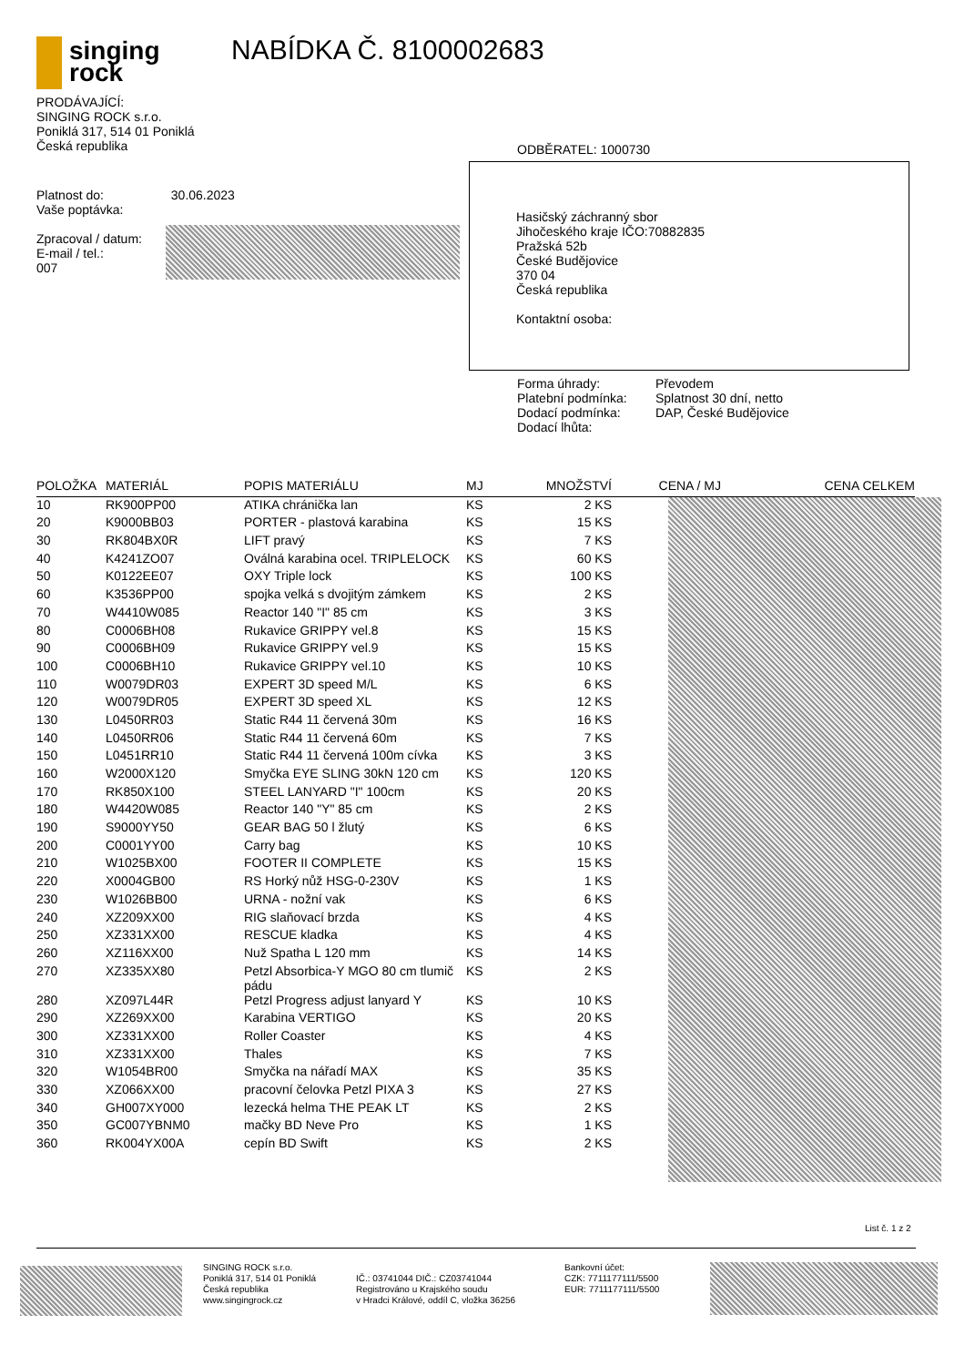singing
rock
NABÍDKA Č. 8100002683
PRODÁVAJÍCÍ:
SINGING ROCK s.r.o.
Poniklá 317, 514 01 Poniklá
Česká republika
ODBĚRATEL: 1000730
Platnost do: 30.06.2023
Vaše poptávka:
Zpracoval / datum:
E-mail / tel.:
007
Hasičský záchranný sbor
Jihočeského kraje IČO:70882835
Pražská 52b
České Budějovice
370 04
Česká republika
Kontaktní osoba:
| Forma úhrady: | Převodem |
| Platební podmínka: | Splatnost 30 dní, netto |
| Dodací podmínka: | DAP, České Budějovice |
| Dodací lhůta: | |
| POLOŽKA | MATERIÁL | POPIS MATERIÁLU | MJ | MNOŽSTVÍ | CENA / MJ | CENA CELKEM |
| --- | --- | --- | --- | --- | --- | --- |
| 10 | RK900PP00 | ATIKA chránička lan | KS | 2 KS | | |
| 20 | K9000BB03 | PORTER - plastová karabina | KS | 15 KS | | |
| 30 | RK804BX0R | LIFT pravý | KS | 7 KS | | |
| 40 | K4241ZO07 | Oválná karabina ocel. TRIPLELOCK | KS | 60 KS | | |
| 50 | K0122EE07 | OXY Triple lock | KS | 100 KS | | |
| 60 | K3536PP00 | spojka velká s dvojitým zámkem | KS | 2 KS | | |
| 70 | W4410W085 | Reactor 140 "I" 85 cm | KS | 3 KS | | |
| 80 | C0006BH08 | Rukavice GRIPPY vel.8 | KS | 15 KS | | |
| 90 | C0006BH09 | Rukavice GRIPPY vel.9 | KS | 15 KS | | |
| 100 | C0006BH10 | Rukavice GRIPPY vel.10 | KS | 10 KS | | |
| 110 | W0079DR03 | EXPERT 3D speed M/L | KS | 6 KS | | |
| 120 | W0079DR05 | EXPERT 3D speed XL | KS | 12 KS | | |
| 130 | L0450RR03 | Static R44 11 červená 30m | KS | 16 KS | | |
| 140 | L0450RR06 | Static R44 11 červená 60m | KS | 7 KS | | |
| 150 | L0451RR10 | Static R44 11 červená 100m cívka | KS | 3 KS | | |
| 160 | W2000X120 | Smyčka EYE SLING 30kN 120 cm | KS | 120 KS | | |
| 170 | RK850X100 | STEEL LANYARD "I" 100cm | KS | 20 KS | | |
| 180 | W4420W085 | Reactor 140 "Y" 85 cm | KS | 2 KS | | |
| 190 | S9000YY50 | GEAR BAG 50 l žlutý | KS | 6 KS | | |
| 200 | C0001YY00 | Carry bag | KS | 10 KS | | |
| 210 | W1025BX00 | FOOTER II COMPLETE | KS | 15 KS | | |
| 220 | X0004GB00 | RS Horký nůž HSG-0-230V | KS | 1 KS | | |
| 230 | W1026BB00 | URNA - nožní vak | KS | 6 KS | | |
| 240 | XZ209XX00 | RIG slaňovací brzda | KS | 4 KS | | |
| 250 | XZ331XX00 | RESCUE kladka | KS | 4 KS | | |
| 260 | XZ116XX00 | Nuž Spatha L 120 mm | KS | 14 KS | | |
| 270 | XZ335XX80 | Petzl Absorbica-Y MGO 80 cm tlumič pádu | KS | 2 KS | | |
| 280 | XZ097L44R | Petzl Progress adjust lanyard Y | KS | 10 KS | | |
| 290 | XZ269XX00 | Karabina VERTIGO | KS | 20 KS | | |
| 300 | XZ331XX00 | Roller Coaster | KS | 4 KS | | |
| 310 | XZ331XX00 | Thales | KS | 7 KS | | |
| 320 | W1054BR00 | Smyčka na nářadí MAX | KS | 35 KS | | |
| 330 | XZ066XX00 | pracovní čelovka Petzl PIXA 3 | KS | 27 KS | | |
| 340 | GH007XY000 | lezecká helma THE PEAK LT | KS | 2 KS | | |
| 350 | GC007YBNM0 | mačky BD Neve Pro | KS | 1 KS | | |
| 360 | RK004YX00A | cepín BD Swift | KS | 2 KS | | |
List č. 1 z 2
SINGING ROCK s.r.o.
Poniklá 317, 514 01 Poniklá
Česká republika
www.singingrock.cz
IČ.: 03741044 DIČ.: CZ03741044
Registrováno u Krajského soudu
v Hradci Králové, oddíl C, vložka 36256
Bankovní účet:
CZK: 7711177111/5500
EUR: 7711177111/5500